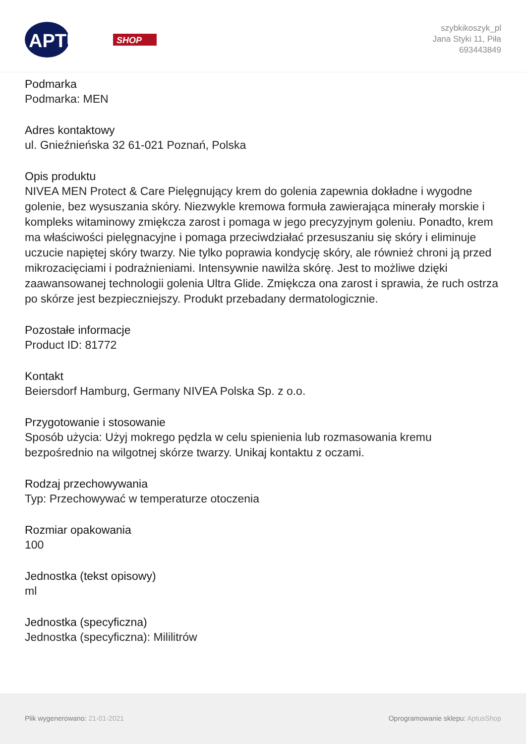APTUS
SHOP
szybkikoszyk_pl
Jana Styki 11, Piła
693443849
Podmarka
Podmarka: MEN
Adres kontaktowy
ul. Gnieźnieńska 32 61-021 Poznań, Polska
Opis produktu
NIVEA MEN Protect & Care Pielęgnujący krem do golenia zapewnia dokładne i wygodne golenie, bez wysuszania skóry. Niezwykle kremowa formuła zawierająca minerały morskie i kompleks witaminowy zmiękcza zarost i pomaga w jego precyzyjnym goleniu. Ponadto, krem ma właściwości pielęgnacyjne i pomaga przeciwdziałać przesuszaniu się skóry i eliminuje uczucie napiętej skóry twarzy. Nie tylko poprawia kondycję skóry, ale również chroni ją przed mikrozacięciami i podrażnieniami. Intensywnie nawilża skórę. Jest to możliwe dzięki zaawansowanej technologii golenia Ultra Glide. Zmiękcza ona zarost i sprawia, że ruch ostrza po skórze jest bezpieczniejszy. Produkt przebadany dermatologicznie.
Pozostałe informacje
Product ID: 81772
Kontakt
Beiersdorf Hamburg, Germany NIVEA Polska Sp. z o.o.
Przygotowanie i stosowanie
Sposób użycia: Użyj mokrego pędzla w celu spienienia lub rozmasowania kremu bezpośrednio na wilgotnej skórze twarzy. Unikaj kontaktu z oczami.
Rodzaj przechowywania
Typ: Przechowywać w temperaturze otoczenia
Rozmiar opakowania
100
Jednostka (tekst opisowy)
ml
Jednostka (specyficzna)
Jednostka (specyficzna): Mililitrów
Plik wygenerowano: 21-01-2021 Oprogramowanie sklepu: AptusShop